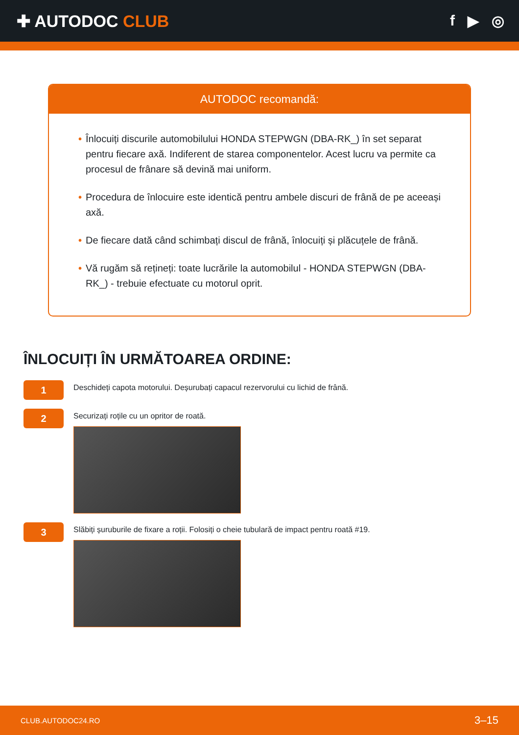✚ AUTODOC CLUB f ▶ ◎
AUTODOC recomandă:
• Înlocuiți discurile automobilului HONDA STEPWGN (DBA-RK_) în set separat pentru fiecare axă. Indiferent de starea componentelor. Acest lucru va permite ca procesul de frânare să devină mai uniform.
• Procedura de înlocuire este identică pentru ambele discuri de frână de pe aceeași axă.
• De fiecare dată când schimbați discul de frână, înlocuiți și plăcuțele de frână.
• Vă rugăm să rețineți: toate lucrările la automobilul - HONDA STEPWGN (DBA-RK_) - trebuie efectuate cu motorul oprit.
ÎNLOCUIȚI ÎN URMĂTOAREA ORDINE:
1
Deschideți capota motorului. Deșurubați capacul rezervorului cu lichid de frână.
2
Securizați roțile cu un opritor de roată.
3
Slăbiți șuruburile de fixare a roții. Folosiți o cheie tubulară de impact pentru roată #19.
CLUB.AUTODOC24.RO 3–15